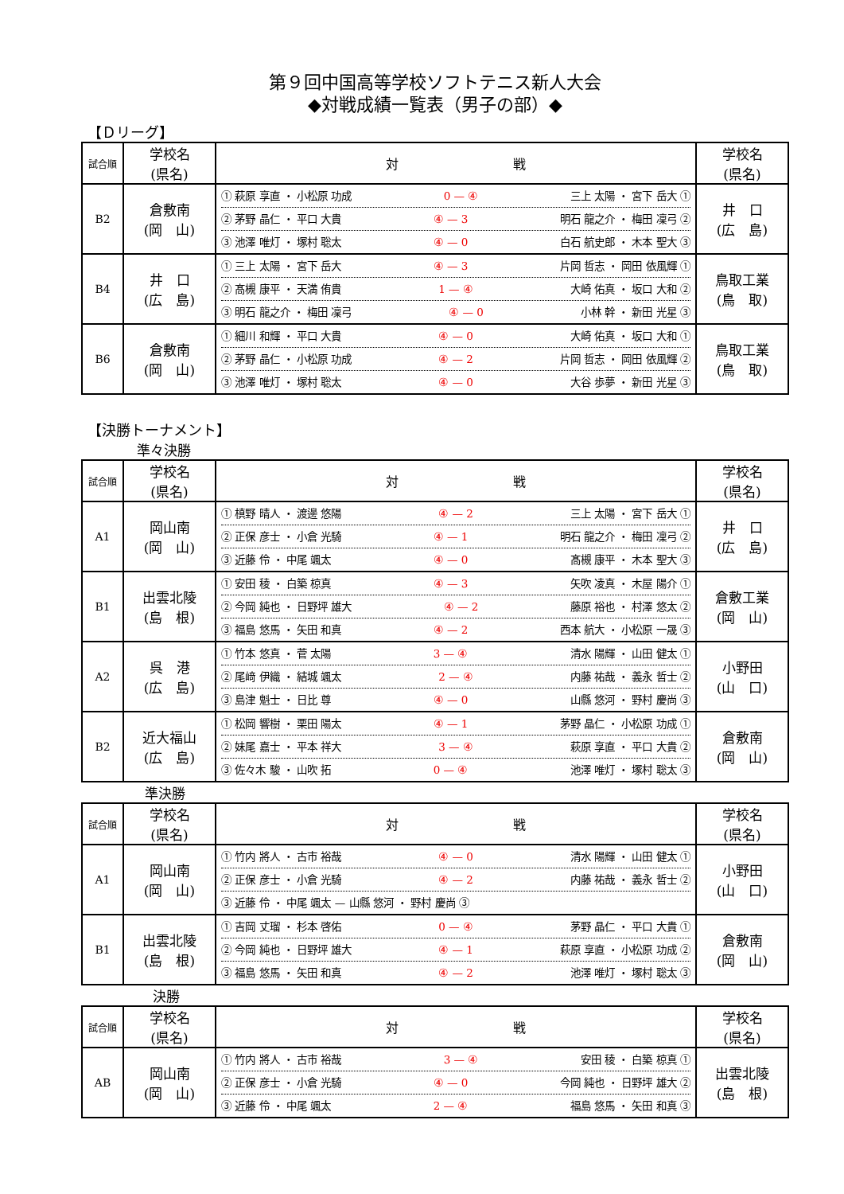第９回中国高等学校ソフトテニス新人大会
◆対戦成績一覧表（男子の部）◆
【Ｄリーグ】
| 試合順 | 学校名 (県名) | 対 戦 | 学校名 (県名) |
| --- | --- | --- | --- |
| B2 | 倉敷南 (岡 山) | ① 萩原 享直 ・ 小松原 功成 0 — ④ 三上 太陽 ・ 宮下 岳大 ① ② 茅野 晶仁 ・ 平口 大貴 ④ — 3 明石 龍之介 ・ 梅田 凜弓 ② ③ 池澤 唯灯 ・ 塚村 聡太 ④ — 0 白石 航史郎 ・ 木本 聖大 ③ | 井 口 (広 島) |
| B4 | 井 口 (広 島) | ① 三上 太陽 ・ 宮下 岳大 ④ — 3 片岡 哲志 ・ 岡田 依風輝 ① ② 髙槻 康平 ・ 天満 侑貴 1 — ④ 大崎 佑真 ・ 坂口 大和 ② ③ 明石 龍之介 ・ 梅田 凜弓 ④ — 0 小林 幹 ・ 新田 光星 ③ | 鳥取工業 (鳥 取) |
| B6 | 倉敷南 (岡 山) | ① 細川 和輝 ・ 平口 大貴 ④ — 0 大崎 佑真 ・ 坂口 大和 ① ② 茅野 晶仁 ・ 小松原 功成 ④ — 2 片岡 哲志 ・ 岡田 依風輝 ② ③ 池澤 唯灯 ・ 塚村 聡太 ④ — 0 大谷 歩夢 ・ 新田 光星 ③ | 鳥取工業 (鳥 取) |
【決勝トーナメント】
準々決勝
| 試合順 | 学校名 (県名) | 対 戦 | 学校名 (県名) |
| --- | --- | --- | --- |
| A1 | 岡山南 (岡 山) | ① 槙野 晴人 ・ 渡邊 悠陽 ④ — 2 三上 太陽 ・ 宮下 岳大 ① ② 正保 彦士 ・ 小倉 光騎 ④ — 1 明石 龍之介 ・ 梅田 凜弓 ② ③ 近藤 伶 ・ 中尾 颯太 ④ — 0 髙槻 康平 ・ 木本 聖大 ③ | 井 口 (広 島) |
| B1 | 出雲北陵 (島 根) | ① 安田 稜 ・ 白築 椋真 ④ — 3 矢吹 凌真 ・ 木屋 陽介 ① ② 今岡 純也 ・ 日野坪 雄大 ④ — 2 藤原 裕也 ・ 村澤 悠太 ② ③ 福島 悠馬 ・ 矢田 和真 ④ — 2 西本 航大 ・ 小松原 一晟 ③ | 倉敷工業 (岡 山) |
| A2 | 呉 港 (広 島) | ① 竹本 悠真 ・ 菅 太陽 3 — ④ 清水 陽輝 ・ 山田 健太 ① ② 尾﨑 伊織 ・ 結城 颯太 2 — ④ 内藤 祐哉 ・ 義永 哲士 ② ③ 島津 魁士 ・ 日比 尊 ④ — 0 山縣 悠河 ・ 野村 慶尚 ③ | 小野田 (山 口) |
| B2 | 近大福山 (広 島) | ① 松岡 響樹 ・ 栗田 陽太 ④ — 1 茅野 晶仁 ・ 小松原 功成 ① ② 妹尾 嘉士 ・ 平本 祥大 3 — ④ 萩原 享直 ・ 平口 大貴 ② ③ 佐々木 駿 ・ 山吹 拓 0 — ④ 池澤 唯灯 ・ 塚村 聡太 ③ | 倉敷南 (岡 山) |
準決勝
| 試合順 | 学校名 (県名) | 対 戦 | 学校名 (県名) |
| --- | --- | --- | --- |
| A1 | 岡山南 (岡 山) | ① 竹内 將人 ・ 古市 裕哉 ④ — 0 清水 陽輝 ・ 山田 健太 ① ② 正保 彦士 ・ 小倉 光騎 ④ — 2 内藤 祐哉 ・ 義永 哲士 ② ③ 近藤 伶 ・ 中尾 颯太 — 山縣 悠河 ・ 野村 慶尚 ③ | 小野田 (山 口) |
| B1 | 出雲北陵 (島 根) | ① 吉岡 丈瑠 ・ 杉本 啓佑 0 — ④ 茅野 晶仁 ・ 平口 大貴 ① ② 今岡 純也 ・ 日野坪 雄大 ④ — 1 萩原 享直 ・ 小松原 功成 ② ③ 福島 悠馬 ・ 矢田 和真 ④ — 2 池澤 唯灯 ・ 塚村 聡太 ③ | 倉敷南 (岡 山) |
決勝
| 試合順 | 学校名 (県名) | 対 戦 | 学校名 (県名) |
| --- | --- | --- | --- |
| AB | 岡山南 (岡 山) | ① 竹内 將人 ・ 古市 裕哉 3 — ④ 安田 稜 ・ 白築 椋真 ① ② 正保 彦士 ・ 小倉 光騎 ④ — 0 今岡 純也 ・ 日野坪 雄大 ② ③ 近藤 伶 ・ 中尾 颯太 2 — ④ 福島 悠馬 ・ 矢田 和真 ③ | 出雲北陵 (島 根) |